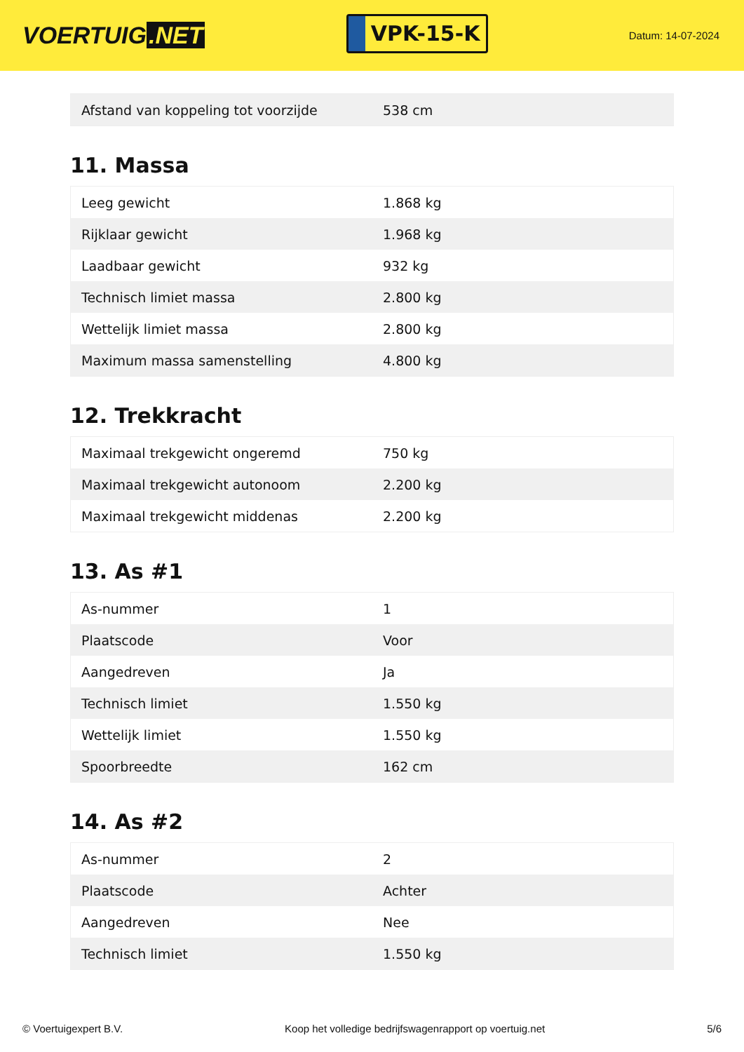VOERTUIG.NET
VPK-15-K
Datum: 14-07-2024
| Afstand van koppeling tot voorzijde | 538 cm |
11. Massa
| Leeg gewicht | 1.868 kg |
| Rijklaar gewicht | 1.968 kg |
| Laadbaar gewicht | 932 kg |
| Technisch limiet massa | 2.800 kg |
| Wettelijk limiet massa | 2.800 kg |
| Maximum massa samenstelling | 4.800 kg |
12. Trekkracht
| Maximaal trekgewicht ongeremd | 750 kg |
| Maximaal trekgewicht autonoom | 2.200 kg |
| Maximaal trekgewicht middenas | 2.200 kg |
13. As #1
| As-nummer | 1 |
| Plaatscode | Voor |
| Aangedreven | Ja |
| Technisch limiet | 1.550 kg |
| Wettelijk limiet | 1.550 kg |
| Spoorbreedte | 162 cm |
14. As #2
| As-nummer | 2 |
| Plaatscode | Achter |
| Aangedreven | Nee |
| Technisch limiet | 1.550 kg |
© Voertuigexpert B.V. Koop het volledige bedrijfswagenrapport op voertuig.net 5/6